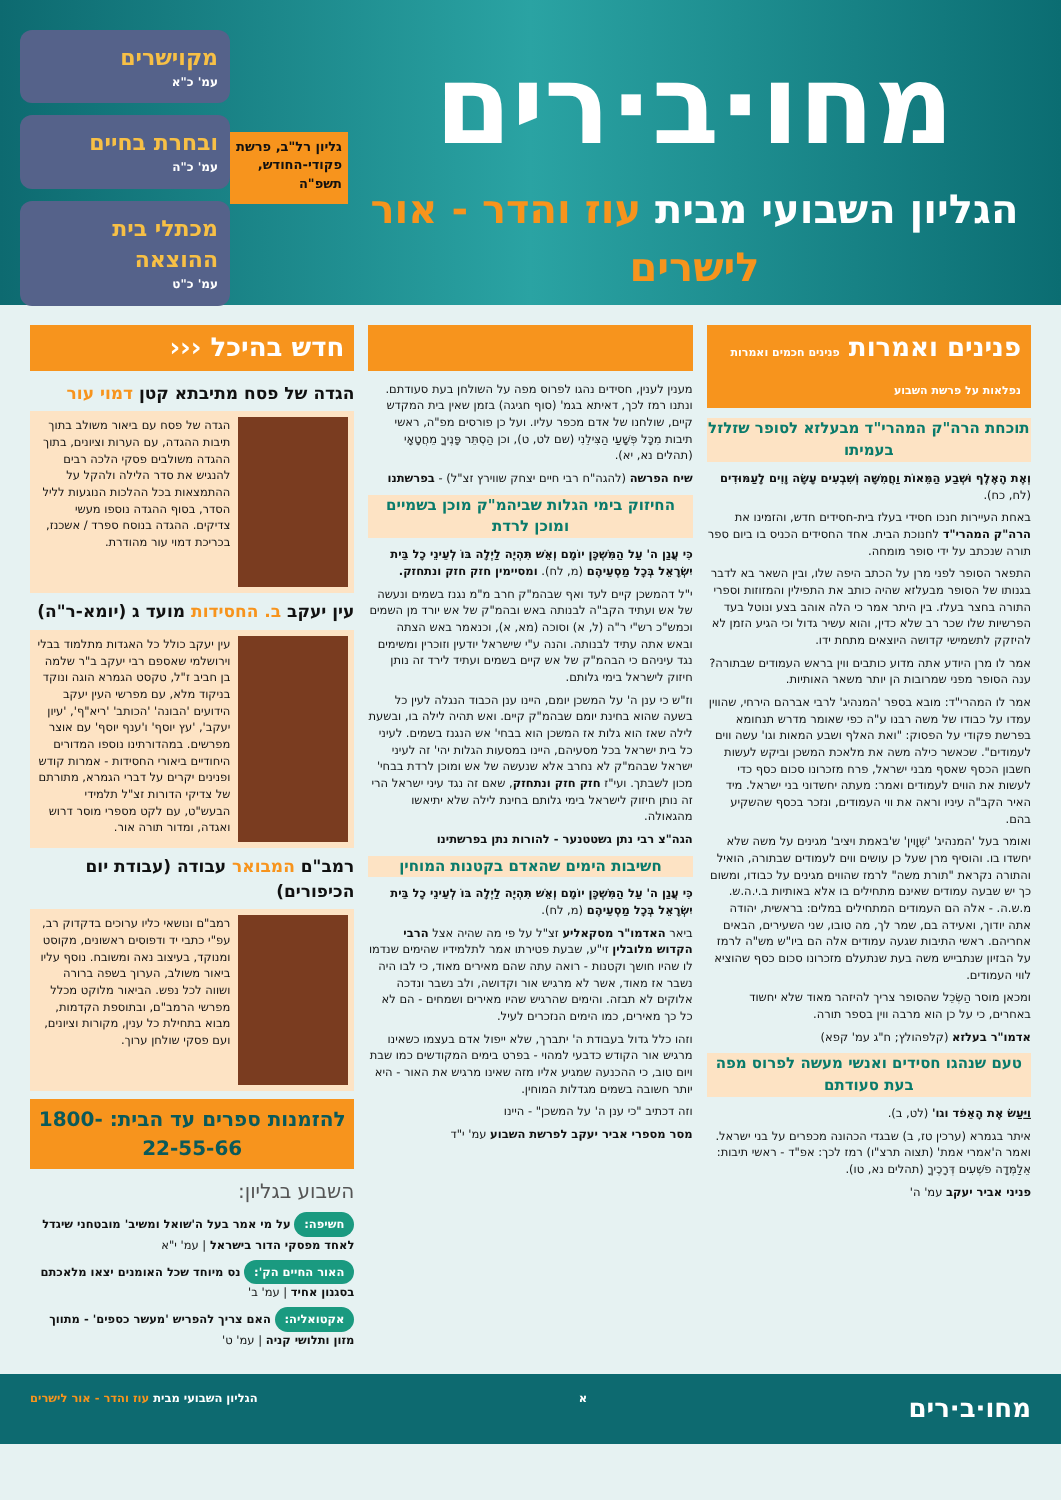מחו·ב·רים
הגליון השבועי מבית עוז והדר - אור לישרים
גליון רל"ב, פרשת
פקודי-החודש,
תשפ"ה
מקוישרים
עמ' כ"א
ובחרת בחיים
עמ' כ"ה
מכתלי בית ההוצאה
עמ' כ"ט
פנינים ואמרות פנינים חכמים ואמרות נפלאות על פרשת השבוע
תוכחת הרה"ק המהרי"ד מבעלזא לסופר שזלזל בעמיתו
וְאֶת הָאֶלֶף וּשְׁבַע הַמֵּאוֹת וַחֲמִשָּׁה וְשִׁבְעִים עָשָׂה וָוִים לָעַמּוּדִים (לח, כח).
באחת העיירות חנכו חסידי בעלז בית-חסידים חדש, והזמינו את הרה"ק המהרי"ד לחנוכת הבית. אחד החסידים הכניס בו ביום ספר תורה שנכתב על ידי סופר מומחה.
התפאר הסופר לפני מרן על הכתב היפה שלו, ובין השאר בא לדבר בגנותו של הסופר מבעלזא שהיה כותב את התפילין והמזוזות וספרי התורה בחצר בעלז. בין היתר אמר כי הלה אוהב בצע ונוטל בעד הפרשיות שלו שכר רב שלא כדין, והוא עשיר גדול וכי הגיע הזמן לא להיזקק לתשמישי קדושה היוצאים מתחת ידו.
אמר לו מרן היודע אתה מדוע כותבים ווין בראש העמודים שבתורה? ענה הסופר מפני שמרובות הן יותר משאר האותיות.
אמר לו המהרי"ד: מובא בספר 'המנהיג' לרבי אברהם הירחי, שהווין עמדו על כבודו של משה רבנו ע"ה כפי שאומר מדרש תנחומא בפרשת פקודי על הפסוק: "ואת האלף ושבע המאות וגו' עשה ווים לעמודים". שכאשר כילה משה את מלאכת המשכן וביקש לעשות חשבון הכסף שאסף מבני ישראל, פרח מזכרונו סכום כסף כדי לעשות את הווים לעמודים ואמר: מעתה יחשדוני בני ישראל. מיד האיר הקב"ה עיניו וראה את ווי העמודים, ונזכר בכסף שהשקיע בהם.
ואומר בעל 'המנהיג' 'שְׁוָוין' ש'באמת ויציב' מגינים על משה שלא יחשדו בו. והוסיף מרן שעל כן עושים ווים לעמודים שבתורה, הואיל והתורה נקראת "תורת משה" לרמז שהווים מגינים על כבודו, ומשום כך יש שבעה עמודים שאינם מתחילים בו אלא באותיות ב.י.ה.ש. מ.ש.ה. - אלה הם העמודים המתחילים במלים: בראשית, יהודה אתה יודוך, ואעידה בם, שמר לך, מה טובו, שני השעירים, הבאים אחריהם. ראשי התיבות שגעה עמודים אלה הם ביו"ש מש"ה לרמז על הבזיון שנתבייש משה בעת שנתעלם מזכרונו סכום כסף שהוציא לווי העמודים.
ומכאן מוסר הַשְּׂכֵל שהסופר צריך להיזהר מאוד שלא יחשוד באחרים, כי על כן הוא מרבה ווין בספר תורה.
אדמו"ר בעלזא (קלפהולץ; ח"ג עמ' קפא)
טעם שנהגו חסידים ואנשי מעשה לפרוס מפה בעת סעודתם
וַיַּעַשׂ אֶת הָאֵפֹד וגו' (לט, ב).
איתר בגמרא (ערכין טז, ב) שבגדי הכהונה מכפרים על בני ישראל. ואמר ה'אמרי אמת' (תצוה תרצ"ו) רמז לכך: אפ"ד - ראשי תיבות: אֵלַמְּדָה פֹשְׁעִים דְּרָכֶיךָ (תהלים נא, טו).
פניני אביר יעקב עמ' ה'
מענין לענין, חסידים נהגו לפרוס מפה על השולחן בעת סעודתם. ונתנו רמז לכך, דאיתא בגמ' (סוף חגיגה) בזמן שאין בית המקדש קיים, שולחנו של אדם מכפר עליו. ועל כן פורסים מפ"ה, ראשי תיבות מִכָּל פְּשָׁעַי הַצִּילֵנִי (שם לט, ט), וכן הַסְתֵּר פָּנֶיךָ מֵחֲטָאָי (תהלים נא, יא).
שיח הפרשה (להגה"ח רבי חיים יצחק שווירץ זצ"ל) - בפרשתנו
החיזוק בימי הגלות שביהמ"ק מוכן בשמיים ומוכן לרדת
כִּי עֲנַן ה' עַל הַמִּשְׁכָּן יוֹמָם וְאֵשׁ תִּהְיֶה לַיְלָה בּוֹ לְעֵינֵי כָל בֵּית יִשְׂרָאֵל בְּכָל מַסְעֵיהֶם (מ, לח). ומסיימין חזק חזק ונתחזק.
י"ל דהמשכן קיים לעד ואף שבהמ"ק חרב מ"מ נגנז בשמים ונעשה של אש ועתיד הקב"ה לבנותה באש ובהמ"ק של אש יורד מן השמים וכמש"כ רש"י ר"ה (ל, א) וסוכה (מא, א), וכנאמר באש הצתה ובאש אתה עתיד לבנותה. והנה ע"י שישראל יודעין וזוכרין ומשימים נגד עיניהם כי הבהמ"ק של אש קיים בשמים ועתיד לירד זה נותן חיזוק לישראל בימי גלותם.
וז"ש כי ענן ה' על המשכן יומם, היינו ענן הכבוד הנגלה לעין כל בשעה שהוא בחינת יומם שבהמ"ק קיים. ואש תהיה לילה בו, ובשעת לילה שאז הוא גלות אז המשכן הוא בבחי' אש הנגנז בשמים. לעיני כל בית ישראל בכל מסעיהם, היינו במסעות הגלות יהי' זה לעיני ישראל שבהמ"ק לא נחרב אלא שנעשה של אש ומוכן לרדת בבחי' מכון לשבתך. ועי"ז חזק חזק ונתחזק, שאם זה נגד עיני ישראל הרי זה נותן חיזוק לישראל בימי גלותם בחינת לילה שלא יתיאשו מהגאולה.
הגה"צ רבי נתן גשטטנער - להורות נתן בפרשתינו
חשיבות הימים שהאדם בקטנות המוחין
כִּי עֲנַן ה' עַל הַמִּשְׁכָּן יוֹמָם וְאֵשׁ תִּהְיֶה לַיְלָה בּוֹ לְעֵינֵי כָל בֵּית יִשְׂרָאֵל בְּכָל מַסְעֵיהֶם (מ, לח).
ביאר האדמו"ר מסקאליע זצ"ל על פי מה שהיה אצל הרבי הקדוש מלובלין זי"ע, שבעת פטירתו אמר לתלמידיו שהימים שנדמו לו שהיו חושך וקטנות - רואה עתה שהם מאירים מאוד, כי לבו היה נשבר אז מאוד, אשר לא מרגיש אור וקדושה, ולב נשבר ונדכה אלוקים לא תבזה. והימים שהרגיש שהיו מאירים ושמחים - הם לא כל כך מאירים, כמו הימים הנזכרים לעיל.
וזהו כלל גדול בעבודת ה' יתברך, שלא ייפול אדם בעצמו כשאינו מרגיש אור הקודש כדבעי למהוי - בפרט בימים המקודשים כמו שבת ויום טוב, כי ההכנעה שמגיע אליו מזה שאינו מרגיש את האור - היא יותר חשובה בשמים מגדלות המוחין.
וזה דכתיב "כי ענן ה' על המשכן" - היינו
מסר מספרי אביר יעקב לפרשת השבוע עמ' י"ד
חדש בהיכל ‹‹‹
הגדה של פסח מתיבתא קטן דמוי עור
הגדה של פסח עם ביאור משולב בתוך תיבות ההגדה, עם הערות וציונים, בתוך ההגדה משולבים פסקי הלכה רבים להנגיש את סדר הלילה ולהקל על ההתמצאות בכל ההלכות הנוגעות לליל הסדר, בסוף ההגדה נוספו מעשי צדיקים. ההגדה בנוסח ספרד / אשכנז, בכריכת דמוי עור מהודרת.
עין יעקב ב. החסידות מועד ג (יומא-ר"ה)
עין יעקב כולל כל האגדות מתלמוד בבלי וירושלמי שאספם רבי יעקב ב"ר שלמה בן חביב ז"ל, טקסט הגמרא הוגה ונוקד בניקוד מלא, עם מפרשי העין יעקב הידועים 'הבונה' 'הכותב' 'ריא"ף', 'עיון יעקב', 'עץ יוסף' ו'ענף יוסף' עם אוצר מפרשים. במהדורתינו נוספו המדורים היחודיים ביאורי החסידות - אמרות קודש ופנינים יקרים על דברי הגמרא, מתורתם של צדיקי הדורות זצ"ל תלמידי הבעש"ט, עם לקט מספרי מוסר דרוש ואגדה, ומדור תורה אור.
רמב"ם המבואר עבודה (עבודת יום הכיפורים)
רמב"ם ונושאי כליו ערוכים בדקדוק רב, עפ"י כתבי יד ודפוסים ראשונים, מקוסט ומנוקד, בעיצוב נאה ומשובח. נוסף עליו ביאור משולב, הערוך בשפה ברורה ושווה לכל נפש. הביאור מלוקט מכלל מפרשי הרמב"ם, ובתוספת הקדמות, מבוא בתחילת כל ענין, מקורות וציונים, ועם פסקי שולחן ערוך.
להזמנות ספרים עד הבית: 1800-22-55-66
השבוע בגליון:
חשיפה: על מי אמר בעל ה'שואל ומשיב' מובטחני שיגדל לאחד מפסקי הדור בישראל | עמ' י"א
האור החיים הק': נס מיוחד שכל האומנים יצאו מלאכתם בסגנון אחיד | עמ' ב'
אקטואליה: האם צריך להפריש 'מעשר כספים' - מתווך מזון ותלושי קניה | עמ' ט'
מחו·ב·רים א הגליון השבועי מבית עוז והדר - אור לישרים